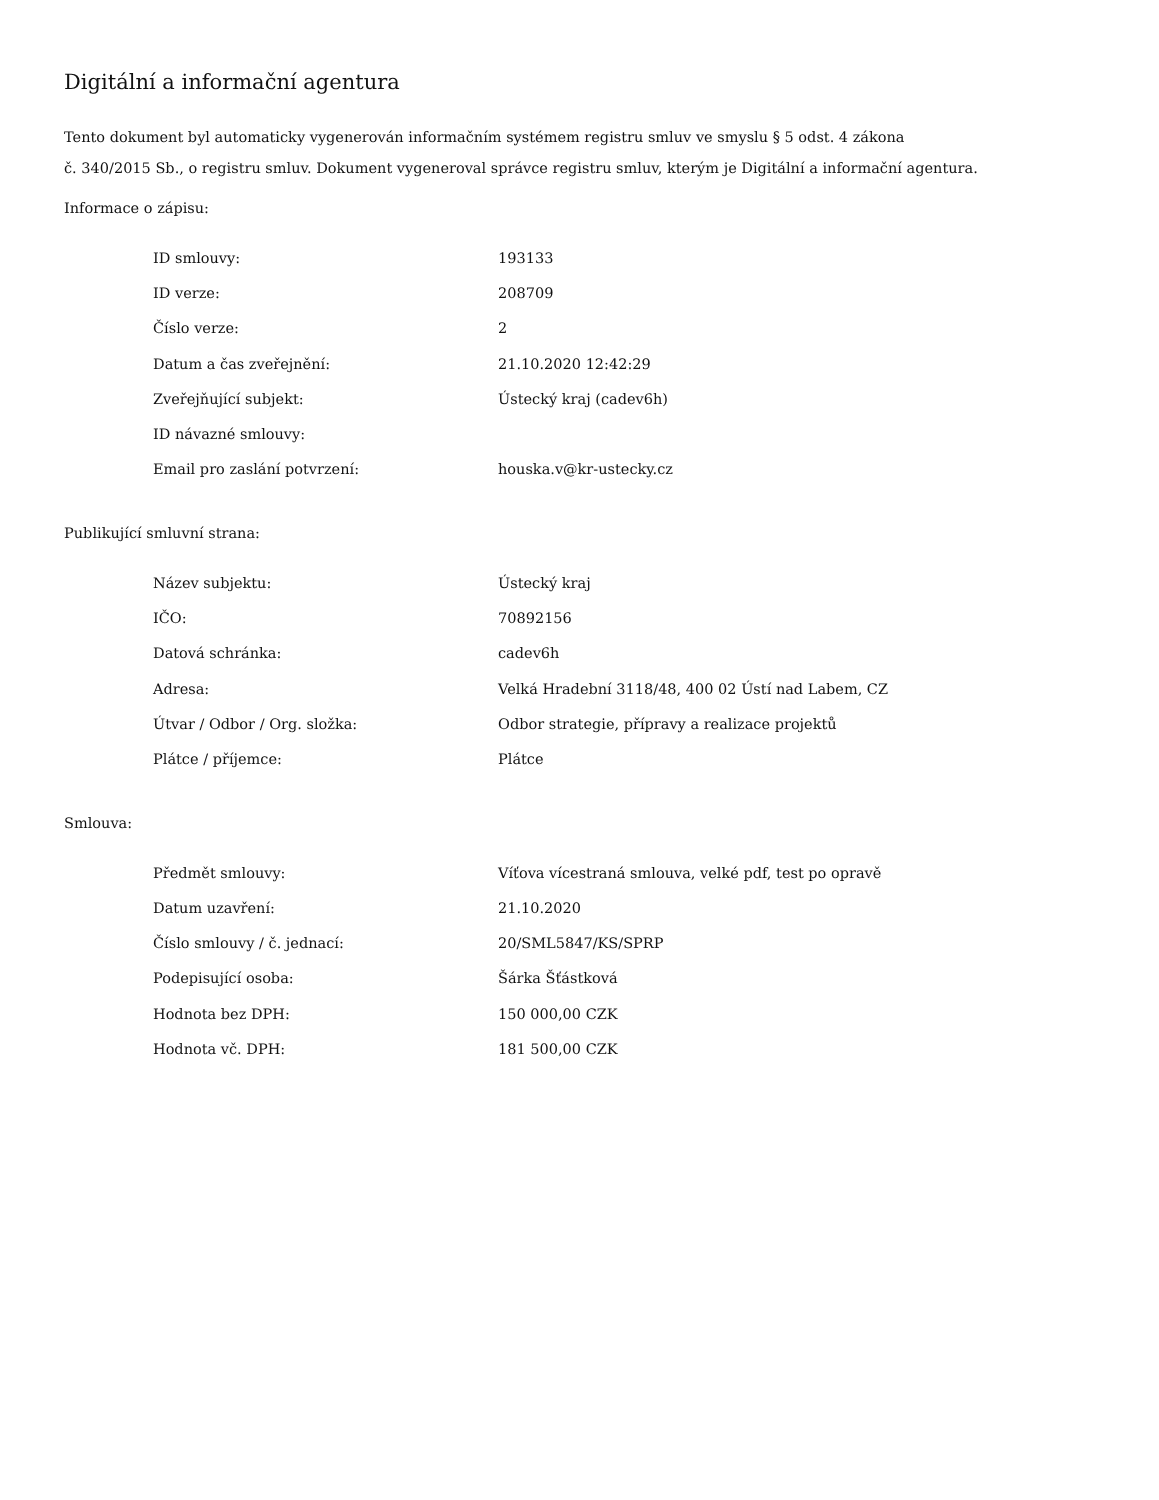Digitální a informační agentura
Tento dokument byl automaticky vygenerován informačním systémem registru smluv ve smyslu § 5 odst. 4 zákona
č. 340/2015 Sb., o registru smluv. Dokument vygeneroval správce registru smluv, kterým je Digitální a informační agentura.
Informace o zápisu:
| ID smlouvy: | 193133 |
| ID verze: | 208709 |
| Číslo verze: | 2 |
| Datum a čas zveřejnění: | 21.10.2020 12:42:29 |
| Zveřejňující subjekt: | Ústecký kraj (cadev6h) |
| ID návazné smlouvy: | |
| Email pro zaslání potvrzení: | houska.v@kr-ustecky.cz |
Publikující smluvní strana:
| Název subjektu: | Ústecký kraj |
| IČO: | 70892156 |
| Datová schránka: | cadev6h |
| Adresa: | Velká Hradební 3118/48, 400 02 Ústí nad Labem, CZ |
| Útvar / Odbor / Org. složka: | Odbor strategie, přípravy a realizace projektů |
| Plátce / příjemce: | Plátce |
Smlouva:
| Předmět smlouvy: | Víťova vícestraná smlouva, velké pdf, test po opravě |
| Datum uzavření: | 21.10.2020 |
| Číslo smlouvy / č. jednací: | 20/SML5847/KS/SPRP |
| Podepisující osoba: | Šárka Šťástková |
| Hodnota bez DPH: | 150 000,00 CZK |
| Hodnota vč. DPH: | 181 500,00 CZK |